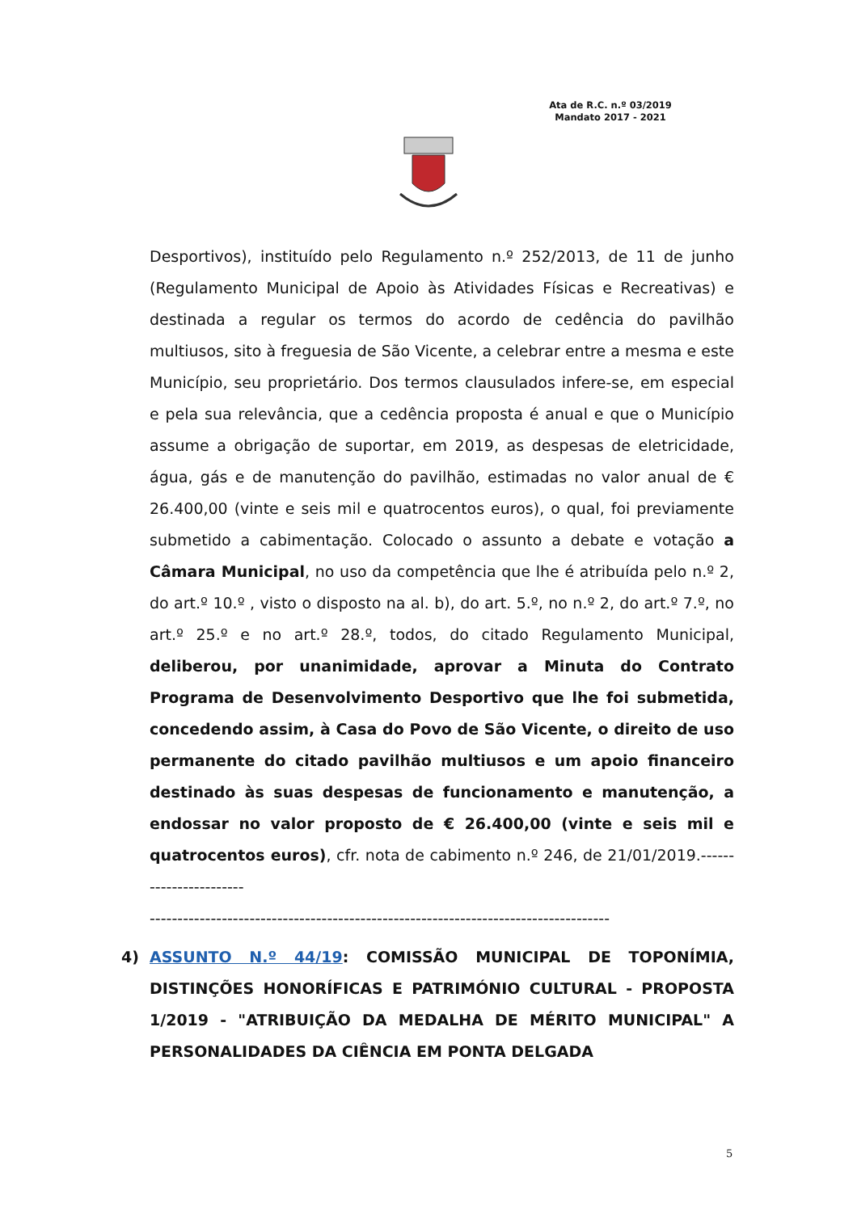Ata de R.C. n.º 03/2019
Mandato 2017 - 2021
Desportivos), instituído pelo Regulamento n.º 252/2013, de 11 de junho (Regulamento Municipal de Apoio às Atividades Físicas e Recreativas) e destinada a regular os termos do acordo de cedência do pavilhão multiusos, sito à freguesia de São Vicente, a celebrar entre a mesma e este Município, seu proprietário. Dos termos clausulados infere-se, em especial e pela sua relevância, que a cedência proposta é anual e que o Município assume a obrigação de suportar, em 2019, as despesas de eletricidade, água, gás e de manutenção do pavilhão, estimadas no valor anual de € 26.400,00 (vinte e seis mil e quatrocentos euros), o qual, foi previamente submetido a cabimentação. Colocado o assunto a debate e votação a Câmara Municipal, no uso da competência que lhe é atribuída pelo n.º 2, do art.º 10.º , visto o disposto na al. b), do art. 5.º, no n.º 2, do art.º 7.º, no art.º 25.º e no art.º 28.º, todos, do citado Regulamento Municipal, deliberou, por unanimidade, aprovar a Minuta do Contrato Programa de Desenvolvimento Desportivo que lhe foi submetida, concedendo assim, à Casa do Povo de São Vicente, o direito de uso permanente do citado pavilhão multiusos e um apoio financeiro destinado às suas despesas de funcionamento e manutenção, a endossar no valor proposto de € 26.400,00 (vinte e seis mil e quatrocentos euros), cfr. nota de cabimento n.º 246, de 21/01/2019.-----------------------
-----------------------------------------------------------------------------------
4) ASSUNTO N.º 44/19: COMISSÃO MUNICIPAL DE TOPONÍMIA, DISTINÇÕES HONORÍFICAS E PATRIMÓNIO CULTURAL - PROPOSTA 1/2019 - "ATRIBUIÇÃO DA MEDALHA DE MÉRITO MUNICIPAL" A PERSONALIDADES DA CIÊNCIA EM PONTA DELGADA
5